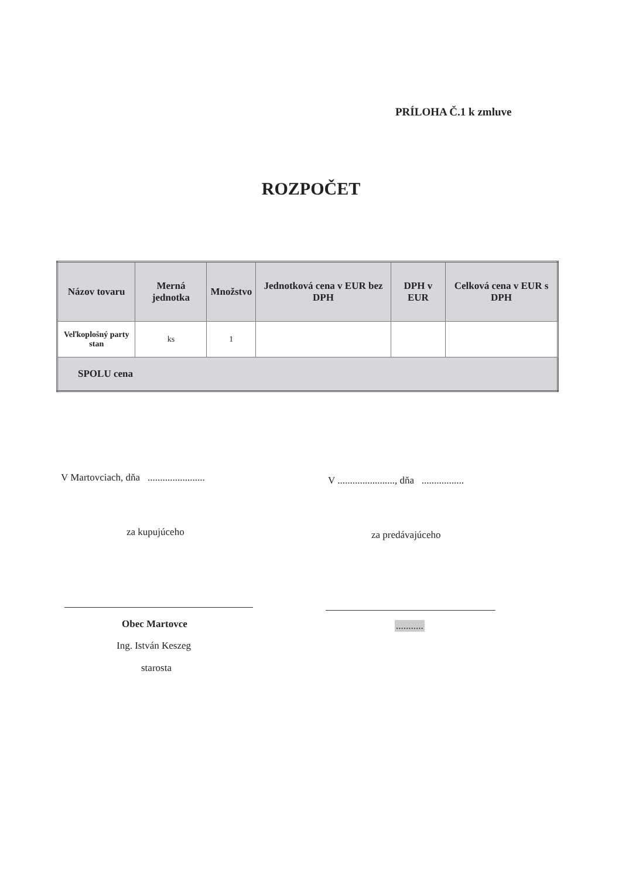PRÍLOHA Č.1 k zmluve
ROZPOČET
| Názov tovaru | Merná jednotka | Množstvo | Jednotková cena v EUR bez DPH | DPH v EUR | Celková cena v EUR s DPH |
| --- | --- | --- | --- | --- | --- |
| Veľkoplošný party stan | ks | 1 | | | |
| SPOLU cena | | | | | |
V Martovciach, dňa .......................
V ......................., dňa .................
za kupujúceho za predávajúceho
Obec Martovce ...........
Ing. István Keszeg
starosta